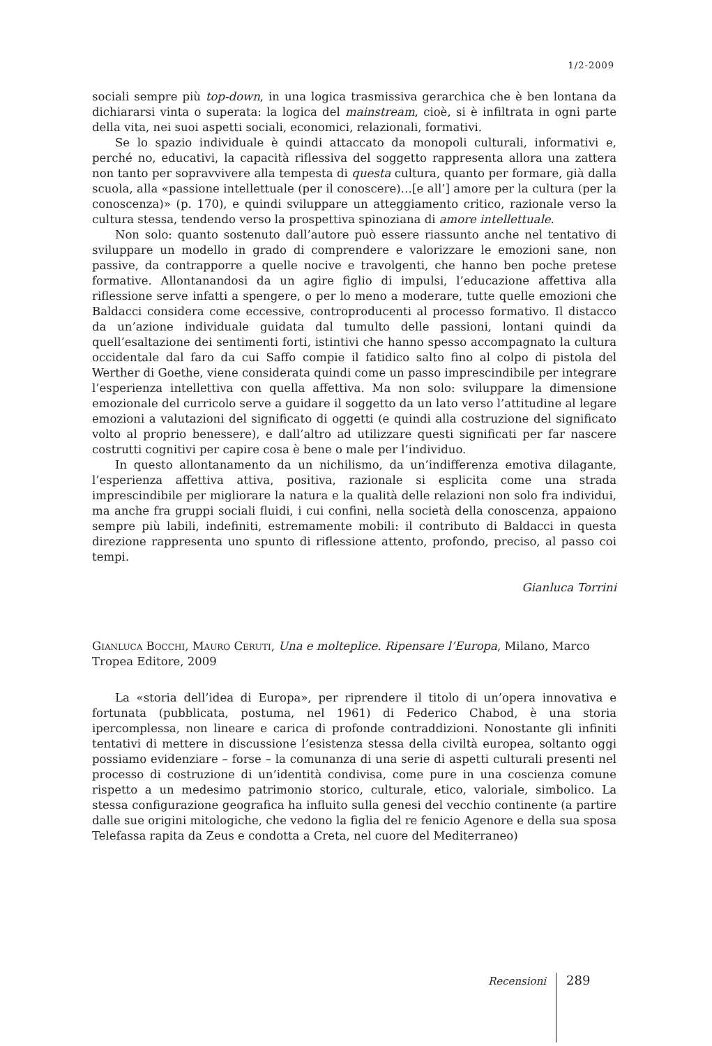1/2-2009
sociali sempre più top-down, in una logica trasmissiva gerarchica che è ben lontana da dichiararsi vinta o superata: la logica del mainstream, cioè, si è infiltrata in ogni parte della vita, nei suoi aspetti sociali, economici, relazionali, formativi.
Se lo spazio individuale è quindi attaccato da monopoli culturali, informativi e, perché no, educativi, la capacità riflessiva del soggetto rappresenta allora una zattera non tanto per sopravvivere alla tempesta di questa cultura, quanto per formare, già dalla scuola, alla «passione intellettuale (per il conoscere)…[e all’] amore per la cultura (per la conoscenza)» (p. 170), e quindi sviluppare un atteggiamento critico, razionale verso la cultura stessa, tendendo verso la prospettiva spinoziana di amore intellettuale.
Non solo: quanto sostenuto dall’autore può essere riassunto anche nel tentativo di sviluppare un modello in grado di comprendere e valorizzare le emozioni sane, non passive, da contrapporre a quelle nocive e travolgenti, che hanno ben poche pretese formative. Allontanandosi da un agire figlio di impulsi, l’educazione affettiva alla riflessione serve infatti a spengere, o per lo meno a moderare, tutte quelle emozioni che Baldacci considera come eccessive, controproducenti al processo formativo. Il distacco da un’azione individuale guidata dal tumulto delle passioni, lontani quindi da quell’esaltazione dei sentimenti forti, istintivi che hanno spesso accompagnato la cultura occidentale dal faro da cui Saffo compie il fatidico salto fino al colpo di pistola del Werther di Goethe, viene considerata quindi come un passo imprescindibile per integrare l’esperienza intellettiva con quella affettiva. Ma non solo: sviluppare la dimensione emozionale del curricolo serve a guidare il soggetto da un lato verso l’attitudine al legare emozioni a valutazioni del significato di oggetti (e quindi alla costruzione del significato volto al proprio benessere), e dall’altro ad utilizzare questi significati per far nascere costrutti cognitivi per capire cosa è bene o male per l’individuo.
In questo allontanamento da un nichilismo, da un’indifferenza emotiva dilagante, l’esperienza affettiva attiva, positiva, razionale si esplicita come una strada imprescindibile per migliorare la natura e la qualità delle relazioni non solo fra individui, ma anche fra gruppi sociali fluidi, i cui confini, nella società della conoscenza, appaiono sempre più labili, indefiniti, estremamente mobili: il contributo di Baldacci in questa direzione rappresenta uno spunto di riflessione attento, profondo, preciso, al passo coi tempi.
Gianluca Torrini
Gianluca Bocchi, Mauro Ceruti, Una e molteplice. Ripensare l’Europa, Milano, Marco Tropea Editore, 2009
La «storia dell’idea di Europa», per riprendere il titolo di un’opera innovativa e fortunata (pubblicata, postuma, nel 1961) di Federico Chabod, è una storia ipercomplessa, non lineare e carica di profonde contraddizioni. Nonostante gli infiniti tentativi di mettere in discussione l’esistenza stessa della civiltà europea, soltanto oggi possiamo evidenziare – forse – la comunanza di una serie di aspetti culturali presenti nel processo di costruzione di un’identità condivisa, come pure in una coscienza comune rispetto a un medesimo patrimonio storico, culturale, etico, valoriale, simbolico. La stessa configurazione geografica ha influito sulla genesi del vecchio continente (a partire dalle sue origini mitologiche, che vedono la figlia del re fenicio Agenore e della sua sposa Telefassa rapita da Zeus e condotta a Creta, nel cuore del Mediterraneo)
Recensioni 289